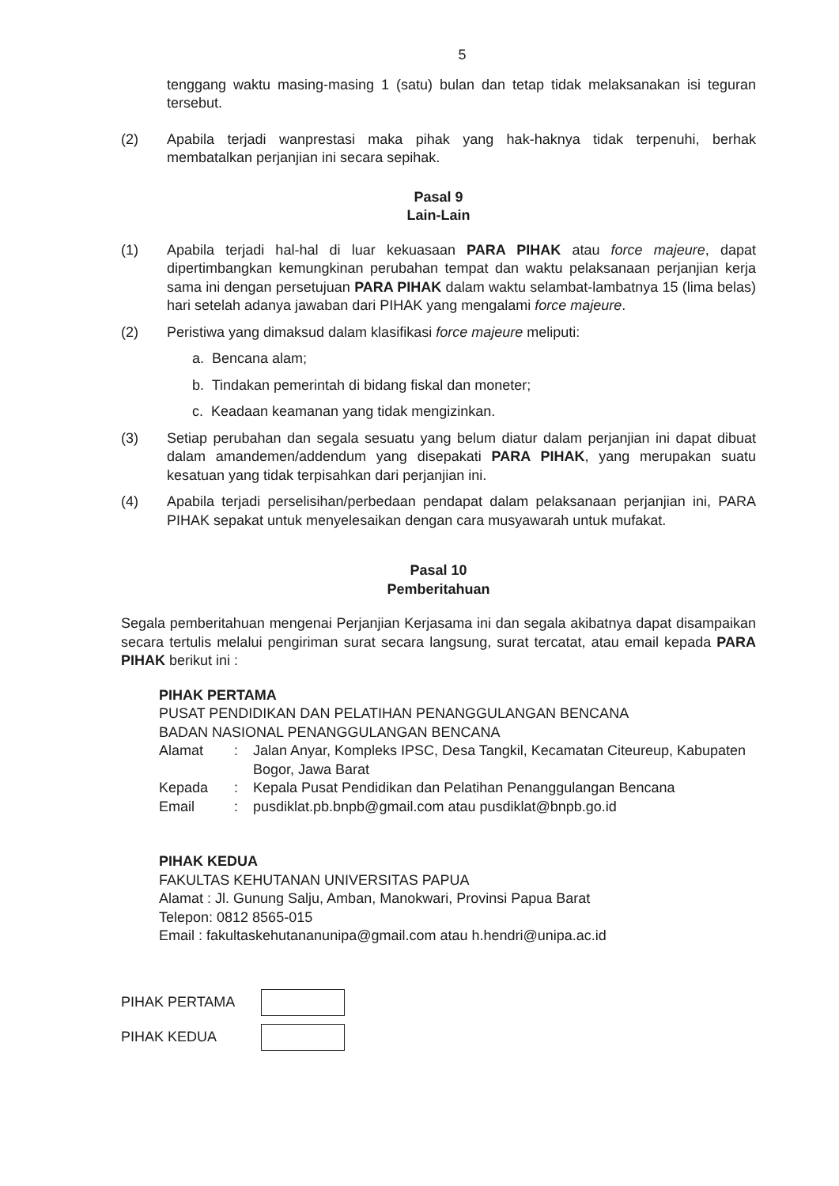5
tenggang waktu masing-masing 1 (satu) bulan dan tetap tidak melaksanakan isi teguran tersebut.
(2) Apabila terjadi wanprestasi maka pihak yang hak-haknya tidak terpenuhi, berhak membatalkan perjanjian ini secara sepihak.
Pasal 9
Lain-Lain
(1) Apabila terjadi hal-hal di luar kekuasaan PARA PIHAK atau force majeure, dapat dipertimbangkan kemungkinan perubahan tempat dan waktu pelaksanaan perjanjian kerja sama ini dengan persetujuan PARA PIHAK dalam waktu selambat-lambatnya 15 (lima belas) hari setelah adanya jawaban dari PIHAK yang mengalami force majeure.
(2) Peristiwa yang dimaksud dalam klasifikasi force majeure meliputi:
a. Bencana alam;
b. Tindakan pemerintah di bidang fiskal dan moneter;
c. Keadaan keamanan yang tidak mengizinkan.
(3) Setiap perubahan dan segala sesuatu yang belum diatur dalam perjanjian ini dapat dibuat dalam amandemen/addendum yang disepakati PARA PIHAK, yang merupakan suatu kesatuan yang tidak terpisahkan dari perjanjian ini.
(4) Apabila terjadi perselisihan/perbedaan pendapat dalam pelaksanaan perjanjian ini, PARA PIHAK sepakat untuk menyelesaikan dengan cara musyawarah untuk mufakat.
Pasal 10
Pemberitahuan
Segala pemberitahuan mengenai Perjanjian Kerjasama ini dan segala akibatnya dapat disampaikan secara tertulis melalui pengiriman surat secara langsung, surat tercatat, atau email kepada PARA PIHAK berikut ini :
PIHAK PERTAMA
PUSAT PENDIDIKAN DAN PELATIHAN PENANGGULANGAN BENCANA
BADAN NASIONAL PENANGGULANGAN BENCANA
| Alamat | : | Jalan Anyar, Kompleks IPSC, Desa Tangkil, Kecamatan Citeureup, Kabupaten Bogor, Jawa Barat |
| Kepada | : | Kepala Pusat Pendidikan dan Pelatihan Penanggulangan Bencana |
| Email | : | pusdiklat.pb.bnpb@gmail.com atau pusdiklat@bnpb.go.id |
PIHAK KEDUA
FAKULTAS KEHUTANAN UNIVERSITAS PAPUA
Alamat : Jl. Gunung Salju, Amban, Manokwari, Provinsi Papua Barat
Telepon: 0812 8565-015
Email : fakultaskehutananunipa@gmail.com atau h.hendri@unipa.ac.id
| PIHAK PERTAMA | |
| PIHAK KEDUA | |